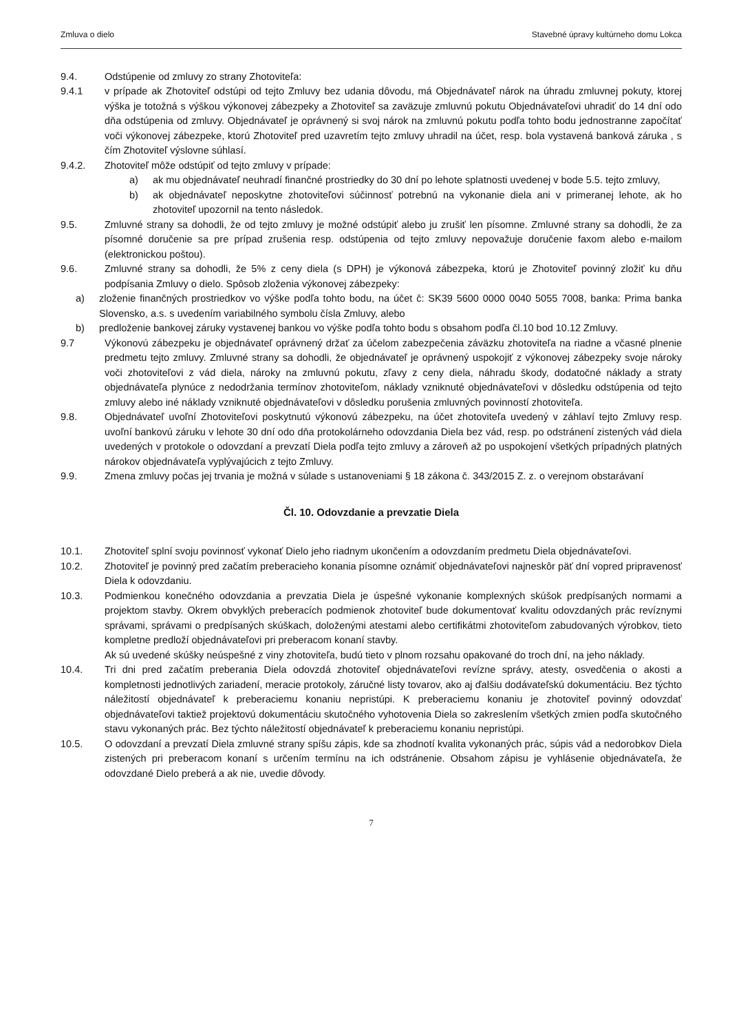Zmluva o dielo Stavebné úpravy kultúrneho domu Lokca
9.4. Odstúpenie od zmluvy zo strany Zhotoviteľa:
9.4.1 v prípade ak Zhotoviteľ odstúpi od tejto Zmluvy bez udania dôvodu, má Objednávateľ nárok na úhradu zmluvnej pokuty, ktorej výška je totožná s výškou výkonovej zábezpeky a Zhotoviteľ sa zaväzuje zmluvnú pokutu Objednávateľovi uhradiť do 14 dní odo dňa odstúpenia od zmluvy. Objednávateľ je oprávnený si svoj nárok na zmluvnú pokutu podľa tohto bodu jednostranne započítať voči výkonovej zábezpeke, ktorú Zhotoviteľ pred uzavretím tejto zmluvy uhradil na účet, resp. bola vystavená banková záruka , s čím Zhotoviteľ výslovne súhlasí.
9.4.2. Zhotoviteľ môže odstúpiť od tejto zmluvy v prípade:
a) ak mu objednávateľ neuhradí finančné prostriedky do 30 dní po lehote splatnosti uvedenej v bode 5.5. tejto zmluvy,
b) ak objednávateľ neposkytne zhotoviteľovi súčinnosť potrebnú na vykonanie diela ani v primeranej lehote, ak ho zhotoviteľ upozornil na tento následok.
9.5. Zmluvné strany sa dohodli, že od tejto zmluvy je možné odstúpiť alebo ju zrušiť len písomne. Zmluvné strany sa dohodli, že za písomné doručenie sa pre prípad zrušenia resp. odstúpenia od tejto zmluvy nepovažuje doručenie faxom alebo e-mailom (elektronickou poštou).
9.6. Zmluvné strany sa dohodli, že 5% z ceny diela (s DPH) je výkonová zábezpeka, ktorú je Zhotoviteľ povinný zložiť ku dňu podpísania Zmluvy o dielo. Spôsob zloženia výkonovej zábezpeky:
a) zloženie finančných prostriedkov vo výške podľa tohto bodu, na účet č: SK39 5600 0000 0040 5055 7008, banka: Prima banka Slovensko, a.s. s uvedením variabilného symbolu čísla Zmluvy, alebo
b) predloženie bankovej záruky vystavenej bankou vo výške podľa tohto bodu s obsahom podľa čl.10 bod 10.12 Zmluvy.
9.7 Výkonovú zábezpeku je objednávateľ oprávnený držať za účelom zabezpečenia záväzku zhotoviteľa na riadne a včasné plnenie predmetu tejto zmluvy. Zmluvné strany sa dohodli, že objednávateľ je oprávnený uspokojiť z výkonovej zábezpeky svoje nároky voči zhotoviteľovi z vád diela, nároky na zmluvnú pokutu, zľavy z ceny diela, náhradu škody, dodatočné náklady a straty objednávateľa plynúce z nedodržania termínov zhotoviteľom, náklady vzniknuté objednávateľovi v dôsledku odstúpenia od tejto zmluvy alebo iné náklady vzniknuté objednávateľovi v dôsledku porušenia zmluvných povinností zhotoviteľa.
9.8. Objednávateľ uvoľní Zhotoviteľovi poskytnutú výkonovú zábezpeku, na účet zhotoviteľa uvedený v záhlaví tejto Zmluvy resp. uvoľní bankovú záruku v lehote 30 dní odo dňa protokolárneho odovzdania Diela bez vád, resp. po odstránení zistených vád diela uvedených v protokole o odovzdaní a prevzatí Diela podľa tejto zmluvy a zároveň až po uspokojení všetkých prípadných platných nárokov objednávateľa vyplývajúcich z tejto Zmluvy.
9.9. Zmena zmluvy počas jej trvania je možná v súlade s ustanoveniami § 18 zákona č. 343/2015 Z. z. o verejnom obstarávaní
Čl. 10. Odovzdanie a prevzatie Diela
10.1. Zhotoviteľ splní svoju povinnosť vykonať Dielo jeho riadnym ukončením a odovzdaním predmetu Diela objednávateľovi.
10.2. Zhotoviteľ je povinný pred začatím preberacieho konania písomne oznámiť objednávateľovi najneskôr päť dní vopred pripravenosť Diela k odovzdaniu.
10.3. Podmienkou konečného odovzdania a prevzatia Diela je úspešné vykonanie komplexných skúšok predpísaných normami a projektom stavby. Okrem obvyklých preberacích podmienok zhotoviteľ bude dokumentovať kvalitu odovzdaných prác revíznymi správami, správami o predpísaných skúškach, doloženými atestami alebo certifikátmi zhotoviteľom zabudovaných výrobkov, tieto kompletne predloží objednávateľovi pri preberacom konaní stavby.
Ak sú uvedené skúšky neúspešné z viny zhotoviteľa, budú tieto v plnom rozsahu opakované do troch dní, na jeho náklady.
10.4. Tri dni pred začatím preberania Diela odovzdá zhotoviteľ objednávateľovi revízne správy, atesty, osvedčenia o akosti a kompletnosti jednotlivých zariadení, meracie protokoly, záručné listy tovarov, ako aj ďalšiu dodávateľskú dokumentáciu. Bez týchto náležitostí objednávateľ k preberaciemu konaniu nepristúpi. K preberaciemu konaniu je zhotoviteľ povinný odovzdať objednávateľovi taktiež projektovú dokumentáciu skutočného vyhotovenia Diela so zakreslením všetkých zmien podľa skutočného stavu vykonaných prác. Bez týchto náležitostí objednávateľ k preberaciemu konaniu nepristúpi.
10.5. O odovzdaní a prevzatí Diela zmluvné strany spíšu zápis, kde sa zhodnotí kvalita vykonaných prác, súpis vád a nedorobkov Diela zistených pri preberacom konaní s určením termínu na ich odstránenie. Obsahom zápisu je vyhlásenie objednávateľa, že odovzdané Dielo preberá a ak nie, uvedie dôvody.
7